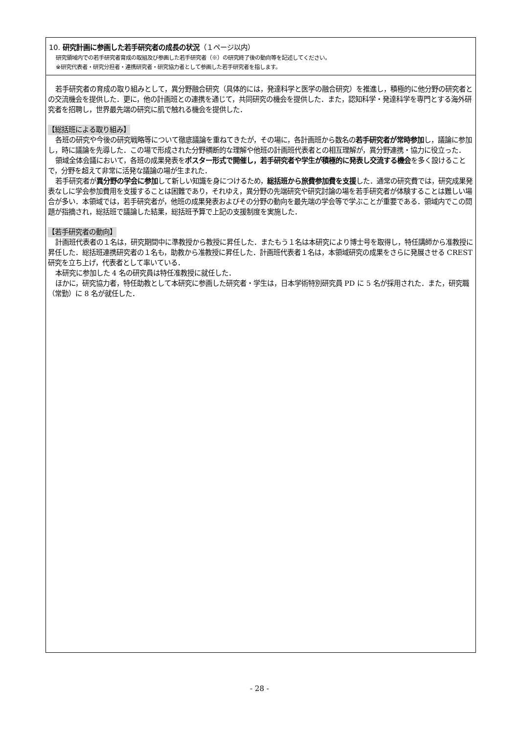10. 研究計画に参画した若手研究者の成長の状況（１ページ以内）
研究領域内での若手研究者育成の取組及び参画した若手研究者（※）の研究終了後の動向等を記述してください。
※研究代表者・研究分担者・連携研究者・研究協力者として参画した若手研究者を指します。
若手研究者の育成の取り組みとして，異分野融合研究（具体的には，発達科学と医学の融合研究）を推進し，積極的に他分野の研究者との交流機会を提供した．更に，他の計画班との連携を通じて，共同研究の機会を提供した．また，認知科学・発達科学を専門とする海外研究者を招聘し，世界最先端の研究に肌で触れる機会を提供した．
【総括班による取り組み】
各班の研究や今後の研究戦略等について徹底議論を重ねてきたが，その場に，各計画班から数名の若手研究者が常時参加し，議論に参加し，時に議論を先導した．この場で形成された分野横断的な理解や他班の計画班代表者との相互理解が，異分野連携・協力に役立った．
領域全体会議において，各班の成果発表をポスター形式で開催し，若手研究者や学生が積極的に発表し交流する機会を多く設けることで，分野を超えて非常に活発な議論の場が生まれた．
若手研究者が異分野の学会に参加して新しい知識を身につけるため，総括班から旅費参加費を支援した．通常の研究費では，研究成果発表なしに学会参加費用を支援することは困難であり，それゆえ，異分野の先端研究や研究討論の場を若手研究者が体験することは難しい場合が多い．本領域では，若手研究者が，他班の成果発表およびその分野の動向を最先端の学会等で学ぶことが重要である．領域内でこの問題が指摘され，総括班で議論した結果，総括班予算で上記の支援制度を実施した．
【若手研究者の動向】
計画班代表者の１名は，研究期間中に準教授から教授に昇任した．またもう１名は本研究により博士号を取得し，特任講師から准教授に昇任した．総括班連携研究者の１名も，助教から准教授に昇任した．計画班代表者１名は，本領域研究の成果をさらに発展させる CREST 研究を立ち上げ，代表者として率いている．
本研究に参加した 4 名の研究員は特任准教授に就任した．
ほかに，研究協力者，特任助教として本研究に参画した研究者・学生は，日本学術特別研究員 PD に 5 名が採用された．また，研究職（常勤）に 8 名が就任した．
- 28 -